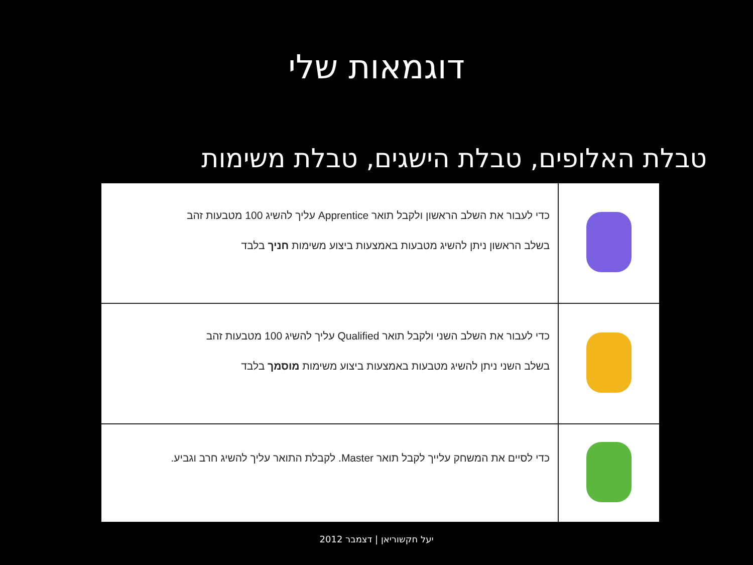דוגמאות שלי
טבלת האלופים, טבלת הישגים, טבלת משימות
| | כדי לעבור את השלב הראשון ולקבל תואר Apprentice עליך להשיג 100 מטבעות זהב בשלב הראשון ניתן להשיג מטבעות באמצעות ביצוע משימות חניך בלבד |
| | כדי לעבור את השלב השני ולקבל תואר Qualified עליך להשיג 100 מטבעות זהב בשלב השני ניתן להשיג מטבעות באמצעות ביצוע משימות מוסמך בלבד |
| | כדי לסיים את המשחק עלייך לקבל תואר Master. לקבלת התואר עליך להשיג חרב וגביע. |
יעל חקשוריאן | דצמבר 2012